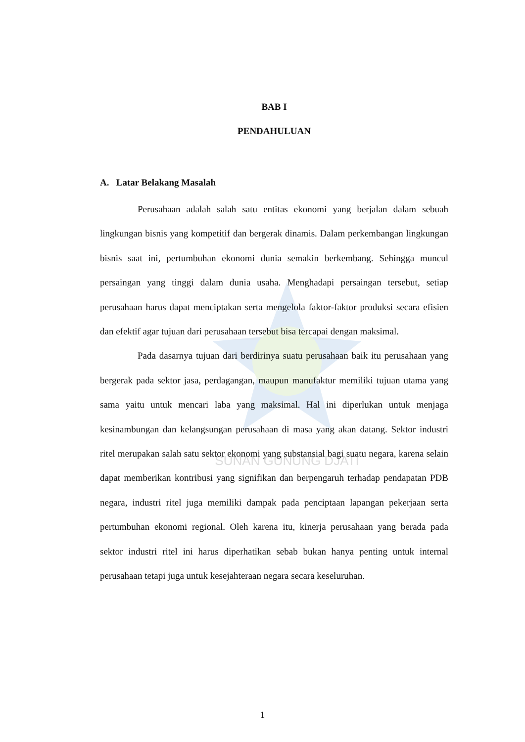SUNAN GUNUNG DJATI
BAB I
PENDAHULUAN
A. Latar Belakang Masalah
Perusahaan adalah salah satu entitas ekonomi yang berjalan dalam sebuah lingkungan bisnis yang kompetitif dan bergerak dinamis. Dalam perkembangan lingkungan bisnis saat ini, pertumbuhan ekonomi dunia semakin berkembang. Sehingga muncul persaingan yang tinggi dalam dunia usaha. Menghadapi persaingan tersebut, setiap perusahaan harus dapat menciptakan serta mengelola faktor-faktor produksi secara efisien dan efektif agar tujuan dari perusahaan tersebut bisa tercapai dengan maksimal.
Pada dasarnya tujuan dari berdirinya suatu perusahaan baik itu perusahaan yang bergerak pada sektor jasa, perdagangan, maupun manufaktur memiliki tujuan utama yang sama yaitu untuk mencari laba yang maksimal. Hal ini diperlukan untuk menjaga kesinambungan dan kelangsungan perusahaan di masa yang akan datang. Sektor industri ritel merupakan salah satu sektor ekonomi yang substansial bagi suatu negara, karena selain dapat memberikan kontribusi yang signifikan dan berpengaruh terhadap pendapatan PDB negara, industri ritel juga memiliki dampak pada penciptaan lapangan pekerjaan serta pertumbuhan ekonomi regional. Oleh karena itu, kinerja perusahaan yang berada pada sektor industri ritel ini harus diperhatikan sebab bukan hanya penting untuk internal perusahaan tetapi juga untuk kesejahteraan negara secara keseluruhan.
1